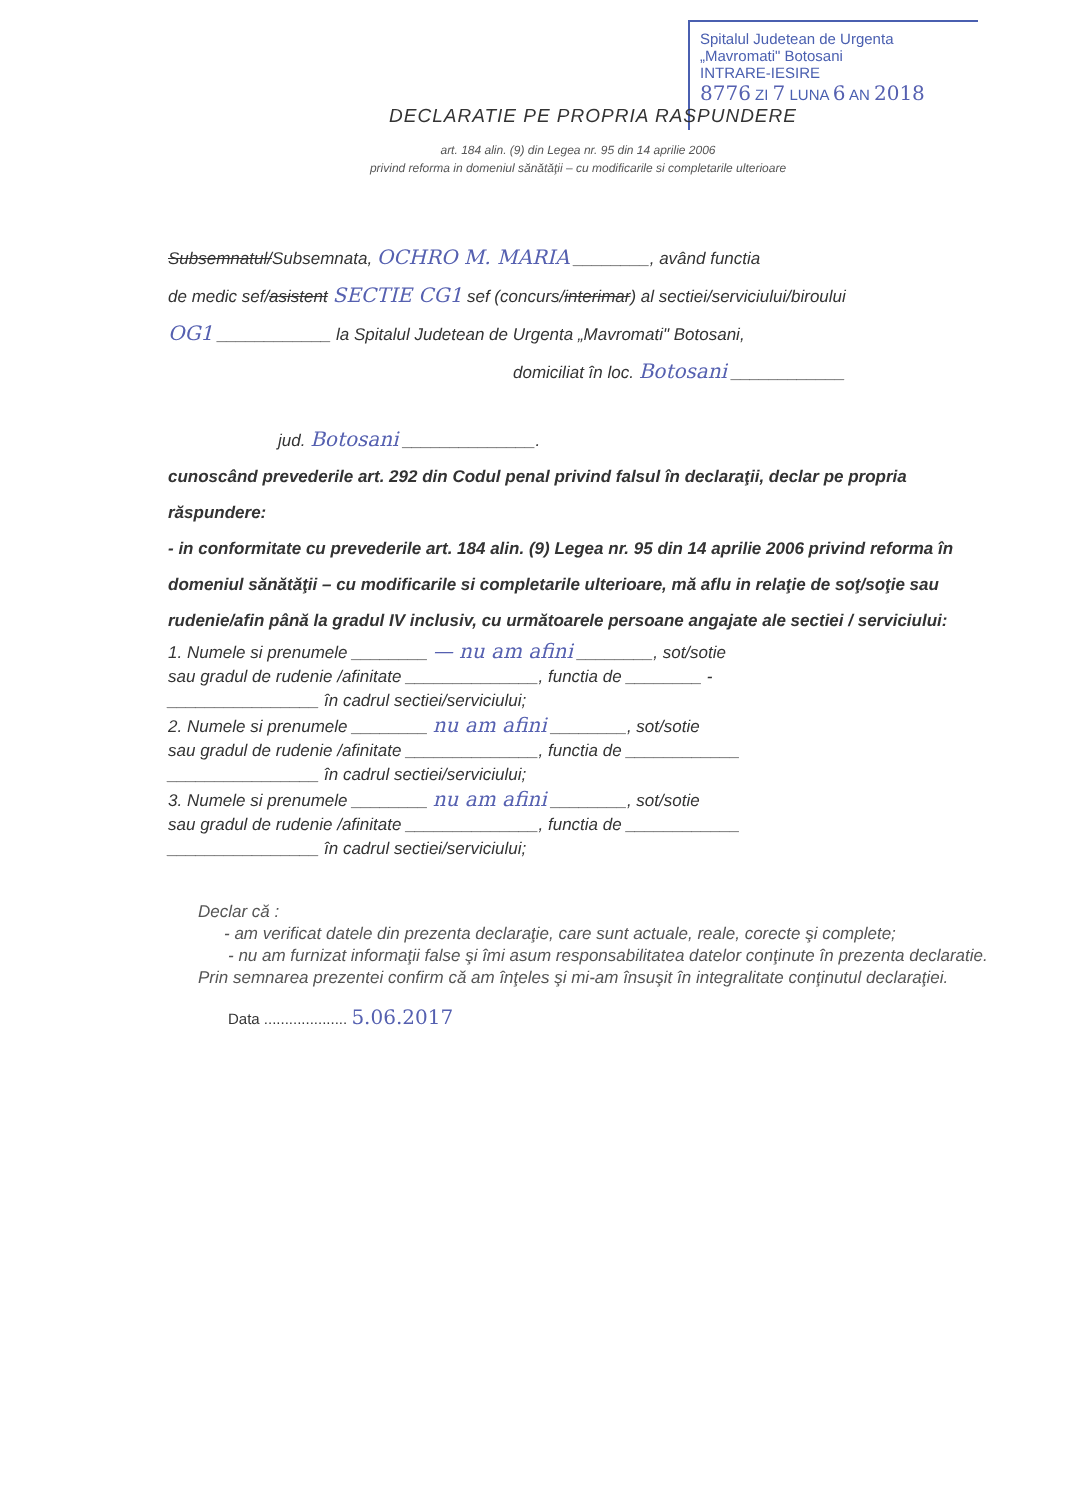Spitalul Judetean de Urgenta
„Mavromati" Botosani
INTRARE-IESIRE
8776 ZI 7 LUNA 6 AN 2018
DECLARATIE PE PROPRIA RASPUNDERE
art. 184 alin. (9) din Legea nr. 95 din 14 aprilie 2006
privind reforma in domeniul sănătăţii – cu modificarile si completarile ulterioare
Subsemnatul/Subsemnata, OCHRO M. MARIA ________, având functia
de medic sef/asistent SECTIE CG1 sef (concurs/interimar) al sectiei/serviciului/biroului
OG1 ____________ la Spitalul Judetean de Urgenta „Mavromati" Botosani,
domiciliat în loc. Botosani ____________
jud. Botosani ______________.
cunoscând prevederile art. 292 din Codul penal privind falsul în declaraţii, declar pe propria răspundere:
- in conformitate cu prevederile art. 184 alin. (9) Legea nr. 95 din 14 aprilie 2006 privind reforma în domeniul sănătăţii – cu modificarile si completarile ulterioare, mă aflu in relaţie de soţ/soţie sau rudenie/afin până la gradul IV inclusiv, cu următoarele persoane angajate ale sectiei / serviciului:
1. Numele si prenumele ________ — nu am afini ________, sot/sotie
sau gradul de rudenie /afinitate ______________, functia de ________ -
________________ în cadrul sectiei/serviciului;
2. Numele si prenumele ________ nu am afini ________, sot/sotie
sau gradul de rudenie /afinitate ______________, functia de ____________
________________ în cadrul sectiei/serviciului;
3. Numele si prenumele ________ nu am afini ________, sot/sotie
sau gradul de rudenie /afinitate ______________, functia de ____________
________________ în cadrul sectiei/serviciului;
Declar că :
- am verificat datele din prezenta declaraţie, care sunt actuale, reale, corecte şi complete;
- nu am furnizat informaţii false şi îmi asum responsabilitatea datelor conţinute în prezenta declaratie.
Prin semnarea prezentei confirm că am înţeles şi mi-am însuşit în integralitate conţinutul declaraţiei.
Data .................... 5.06.2017